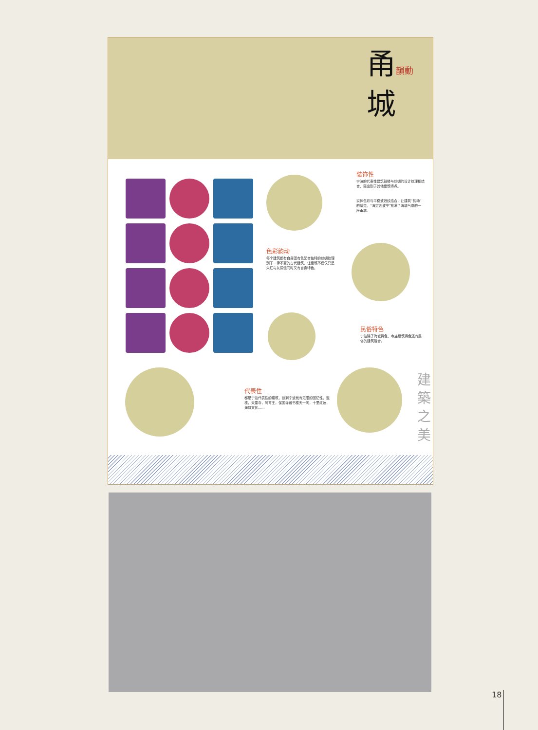甬韻動
城
装饰性
宁波的代表性建筑鼓楼与丝绸的设计纹理相结合，突出别于其他建筑特点。
实体色彩与平稳波浪纹结合，让建筑“韵动”的感觉。“海定则波宁”充满了海城气息的一座甬城。
色彩韵动
每个建筑都有自身固有色配合独特的丝绸纹理别于一律不变的古代建筑，让建筑不仅仅只是朱红与灰调但同时又有自身特色。
民俗特色
宁波除了海城特色，寺庙建筑特色还有民俗的建筑融合。
代表性
都是宁波代表性的建筑，谈到宁波就有无限的回忆性，鼓楼，天童寺，阿育王，保国寺藏书楼天一阁，十里红妆，海城文化......
建築之美
18